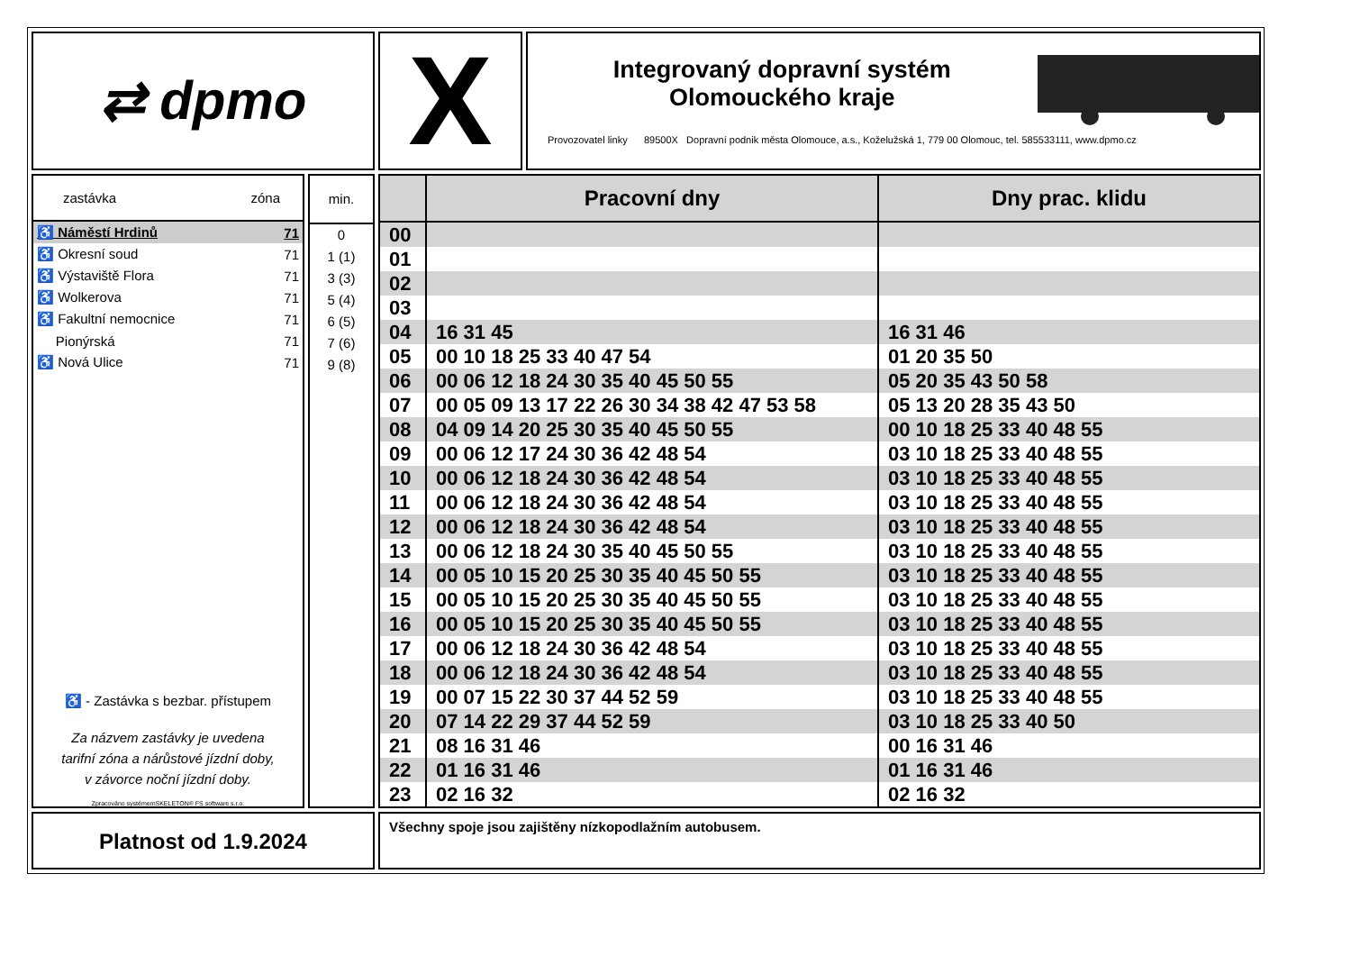⇄ dpmo X
Integrovaný dopravní systém
Olomouckého kraje
Provozovatel linky 89500X Dopravní podnik města Olomouce, a.s., Koželužská 1, 779 00 Olomouc, tel. 585533111, www.dpmo.cz
zastávka zóna
| ♿ Náměstí Hrdinů | 71 |
| ♿ Okresní soud | 71 |
| ♿ Výstaviště Flora | 71 |
| ♿ Wolkerova | 71 |
| ♿ Fakultní nemocnice | 71 |
| Pionýrská | 71 |
| ♿ Nová Ulice | 71 |
♿ - Zastávka s bezbar. přístupem
Za názvem zastávky je uvedena
tarifní zóna a nárůstové jízdní doby,
v závorce noční jízdní doby.
Zpracováno systémemSKELETON® FS software s.r.o.
min.
0
1 (1)
3 (3)
5 (4)
6 (5)
7 (6)
9 (8)
| | Pracovní dny | Dny prac. klidu |
| --- | --- | --- |
| 00 | | |
| 01 | | |
| 02 | | |
| 03 | | |
| 04 | 16 31 45 | 16 31 46 |
| 05 | 00 10 18 25 33 40 47 54 | 01 20 35 50 |
| 06 | 00 06 12 18 24 30 35 40 45 50 55 | 05 20 35 43 50 58 |
| 07 | 00 05 09 13 17 22 26 30 34 38 42 47 53 58 | 05 13 20 28 35 43 50 |
| 08 | 04 09 14 20 25 30 35 40 45 50 55 | 00 10 18 25 33 40 48 55 |
| 09 | 00 06 12 17 24 30 36 42 48 54 | 03 10 18 25 33 40 48 55 |
| 10 | 00 06 12 18 24 30 36 42 48 54 | 03 10 18 25 33 40 48 55 |
| 11 | 00 06 12 18 24 30 36 42 48 54 | 03 10 18 25 33 40 48 55 |
| 12 | 00 06 12 18 24 30 36 42 48 54 | 03 10 18 25 33 40 48 55 |
| 13 | 00 06 12 18 24 30 35 40 45 50 55 | 03 10 18 25 33 40 48 55 |
| 14 | 00 05 10 15 20 25 30 35 40 45 50 55 | 03 10 18 25 33 40 48 55 |
| 15 | 00 05 10 15 20 25 30 35 40 45 50 55 | 03 10 18 25 33 40 48 55 |
| 16 | 00 05 10 15 20 25 30 35 40 45 50 55 | 03 10 18 25 33 40 48 55 |
| 17 | 00 06 12 18 24 30 36 42 48 54 | 03 10 18 25 33 40 48 55 |
| 18 | 00 06 12 18 24 30 36 42 48 54 | 03 10 18 25 33 40 48 55 |
| 19 | 00 07 15 22 30 37 44 52 59 | 03 10 18 25 33 40 48 55 |
| 20 | 07 14 22 29 37 44 52 59 | 03 10 18 25 33 40 50 |
| 21 | 08 16 31 46 | 00 16 31 46 |
| 22 | 01 16 31 46 | 01 16 31 46 |
| 23 | 02 16 32 | 02 16 32 |
Platnost od 1.9.2024 Všechny spoje jsou zajištěny nízkopodlažním autobusem.